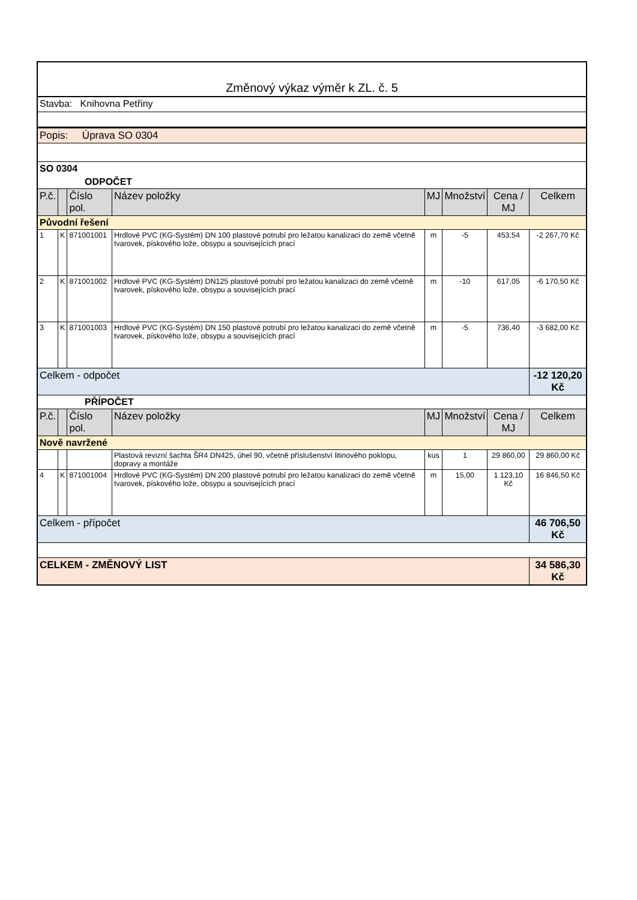| Změnový výkaz výměr k ZL. č. 5 | | | | | | | |
| Stavba: Knihovna Petřiny | | | | | | | |
| Popis: Úprava SO 0304 | | | | | | | |
| SO 0304 | | | | | | | |
| ODPOČET | | | | | | | |
| P.č. | | Číslo pol. | Název položky | MJ | Množství | Cena / MJ | Celkem |
| Původní řešení | | | | | | | |
| 1 | K | 871001001 | Hrdlové PVC (KG-Systém) DN 100 plastové potrubí pro ležatou kanalizaci do země včetně tvarovek, pískového lože, obsypu a souvisejících prací | m | -5 | 453,54 | -2 267,70 Kč |
| 2 | K | 871001002 | Hrdlové PVC (KG-Systém) DN125 plastové potrubí pro ležatou kanalizaci do země včetně tvarovek, pískového lože, obsypu a souvisejících prací | m | -10 | 617,05 | -6 170,50 Kč |
| 3 | K | 871001003 | Hrdlové PVC (KG-Systém) DN 150 plastové potrubí pro ležatou kanalizaci do země včetně tvarovek, pískového lože, obsypu a souvisejících prací | m | -5 | 736,40 | -3 682,00 Kč |
| Celkem - odpočet | | | | | | | -12 120,20 Kč |
| PŘÍPOČET | | | | | | | |
| P.č. | | Číslo pol. | Název položky | MJ | Množství | Cena / MJ | Celkem |
| Nově navržené | | | | | | | |
| | | | Plastová revizní šachta ŠR4 DN425, úhel 90, včetně příslušenství litinového poklopu, dopravy a montáže | kus | 1 | 29 860,00 | 29 860,00 Kč |
| 4 | K | 871001004 | Hrdlové PVC (KG-Systém) DN 200 plastové potrubí pro ležatou kanalizaci do země včetně tvarovek, pískového lože, obsypu a souvisejících prací | m | 15,00 | 1 123,10 Kč | 16 846,50 Kč |
| Celkem - přípočet | | | | | | | 46 706,50 Kč |
| CELKEM - ZMĚNOVÝ LIST | | | | | | | 34 586,30 Kč |